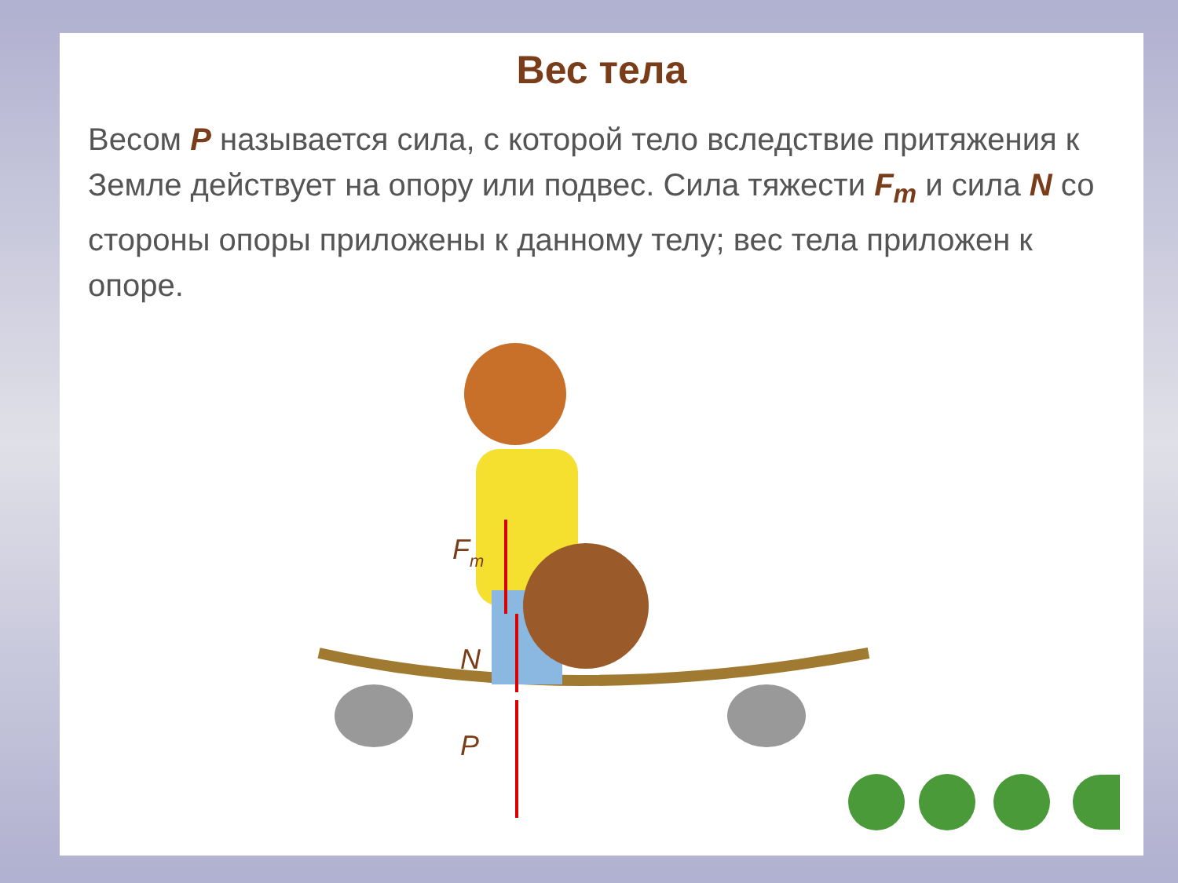Вес тела
Весом P называется сила, с которой тело вследствие притяжения к Земле действует на опору или подвес. Сила тяжести F<sub>т</sub> и сила N со стороны опоры приложены к данному телу; вес тела приложен к опоре.
Fт
N
P